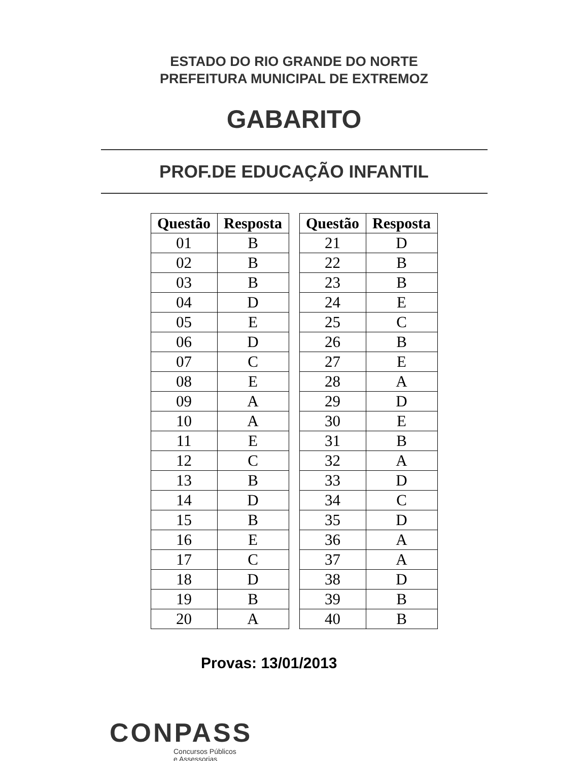ESTADO DO RIO GRANDE DO NORTE
PREFEITURA MUNICIPAL DE EXTREMOZ
GABARITO
PROF.DE EDUCAÇÃO INFANTIL
| Questão | Resposta |
| --- | --- |
| 01 | B |
| 02 | B |
| 03 | B |
| 04 | D |
| 05 | E |
| 06 | D |
| 07 | C |
| 08 | E |
| 09 | A |
| 10 | A |
| 11 | E |
| 12 | C |
| 13 | B |
| 14 | D |
| 15 | B |
| 16 | E |
| 17 | C |
| 18 | D |
| 19 | B |
| 20 | A |
| Questão | Resposta |
| --- | --- |
| 21 | D |
| 22 | B |
| 23 | B |
| 24 | E |
| 25 | C |
| 26 | B |
| 27 | E |
| 28 | A |
| 29 | D |
| 30 | E |
| 31 | B |
| 32 | A |
| 33 | D |
| 34 | C |
| 35 | D |
| 36 | A |
| 37 | A |
| 38 | D |
| 39 | B |
| 40 | B |
Provas: 13/01/2013
CONPASS
Concursos Públicos
e Assessorias